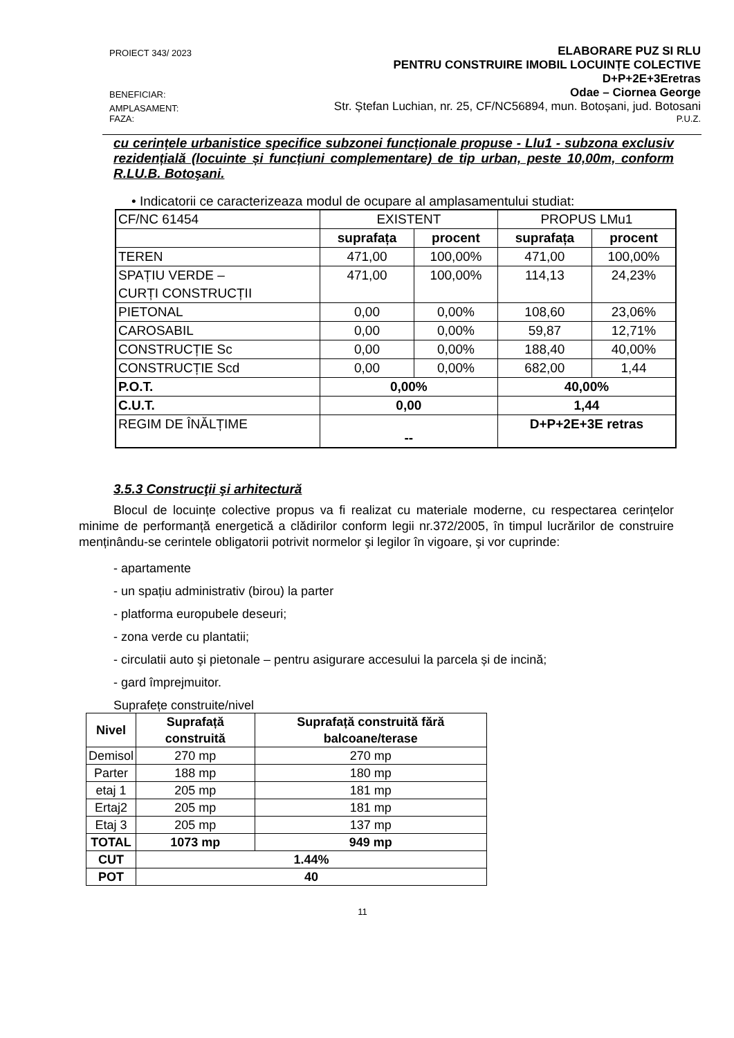PROIECT 343/ 2023 ELABORARE PUZ SI RLU
PENTRU CONSTRUIRE IMOBIL LOCUINȚE COLECTIVE
D+P+2E+3Eretras
BENEFICIAR: Odae – Ciornea George
AMPLASAMENT: Str. Ștefan Luchian, nr. 25, CF/NC56894, mun. Botoșani, jud. Botosani
FAZA: P.U.Z.
cu cerințele urbanistice specifice subzonei funcționale propuse - Llu1 - subzona exclusiv rezidențială (locuinte și funcțiuni complementare) de tip urban, peste 10,00m, conform R.LU.B. Botoşani.
• Indicatorii ce caracterizeaza modul de ocupare al amplasamentului studiat:
| CF/NC 61454 | EXISTENT | | PROPUS LMu1 | |
| | suprafața | procent | suprafața | procent |
| TEREN | 471,00 | 100,00% | 471,00 | 100,00% |
| SPAȚIU VERDE – CURȚI CONSTRUCȚII | 471,00 | 100,00% | 114,13 | 24,23% |
| PIETONAL | 0,00 | 0,00% | 108,60 | 23,06% |
| CAROSABIL | 0,00 | 0,00% | 59,87 | 12,71% |
| CONSTRUCȚIE Sc | 0,00 | 0,00% | 188,40 | 40,00% |
| CONSTRUCȚIE Scd | 0,00 | 0,00% | 682,00 | 1,44 |
| P.O.T. | 0,00% | | 40,00% | |
| C.U.T. | 0,00 | | 1,44 | |
| REGIM DE ÎNĂLȚIME | -- | | D+P+2E+3E retras | |
3.5.3 Construcţii şi arhitectură
Blocul de locuințe colective propus va fi realizat cu materiale moderne, cu respectarea cerințelor minime de performanță energetică a clădirilor conform legii nr.372/2005, în timpul lucrărilor de construire menținându-se cerintele obligatorii potrivit normelor şi legilor în vigoare, şi vor cuprinde:
- apartamente
- un spațiu administrativ (birou) la parter
- platforma europubele deseuri;
- zona verde cu plantatii;
- circulatii auto şi pietonale – pentru asigurare accesului la parcela și de incină;
- gard împrejmuitor.
Suprafețe construite/nivel
| Nivel | Suprafață construită | Suprafață construită fără balcoane/terase |
| --- | --- | --- |
| Demisol | 270 mp | 270 mp |
| Parter | 188 mp | 180 mp |
| etaj 1 | 205 mp | 181 mp |
| Ertaj2 | 205 mp | 181 mp |
| Etaj 3 | 205 mp | 137 mp |
| TOTAL | 1073 mp | 949 mp |
| CUT | 1.44% | |
| POT | 40 | |
11